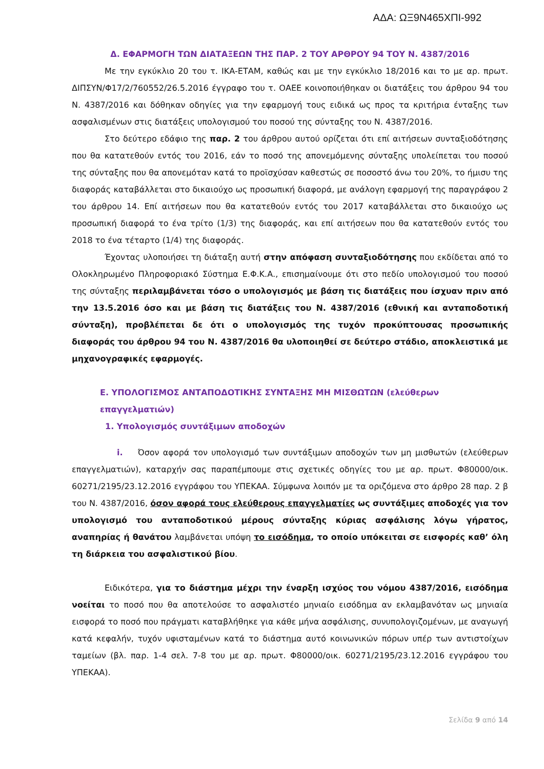ΑΔΑ: ΩΞ9Ν465ΧΠΙ-992
Δ. ΕΦΑΡΜΟΓΗ ΤΩΝ ΔΙΑΤΑΞΕΩΝ ΤΗΣ ΠΑΡ. 2 ΤΟΥ ΑΡΘΡΟΥ 94 ΤΟΥ Ν. 4387/2016
Με την εγκύκλιο 20 του τ. ΙΚΑ-ΕΤΑΜ, καθώς και με την εγκύκλιο 18/2016 και το με αρ. πρωτ. ΔΙΠΣΥΝ/Φ17/2/760552/26.5.2016 έγγραφο του τ. ΟΑΕΕ κοινοποιήθηκαν οι διατάξεις του άρθρου 94 του Ν. 4387/2016 και δόθηκαν οδηγίες για την εφαρμογή τους ειδικά ως προς τα κριτήρια ένταξης των ασφαλισμένων στις διατάξεις υπολογισμού του ποσού της σύνταξης του Ν. 4387/2016.
Στο δεύτερο εδάφιο της παρ. 2 του άρθρου αυτού ορίζεται ότι επί αιτήσεων συνταξιοδότησης που θα κατατεθούν εντός του 2016, εάν το ποσό της απονεμόμενης σύνταξης υπολείπεται του ποσού της σύνταξης που θα απονεμόταν κατά το προϊσχύσαν καθεστώς σε ποσοστό άνω του 20%, το ήμισυ της διαφοράς καταβάλλεται στο δικαιούχο ως προσωπική διαφορά, με ανάλογη εφαρμογή της παραγράφου 2 του άρθρου 14. Επί αιτήσεων που θα κατατεθούν εντός του 2017 καταβάλλεται στο δικαιούχο ως προσωπική διαφορά το ένα τρίτο (1/3) της διαφοράς, και επί αιτήσεων που θα κατατεθούν εντός του 2018 το ένα τέταρτο (1/4) της διαφοράς.
Έχοντας υλοποιήσει τη διάταξη αυτή στην απόφαση συνταξιοδότησης που εκδίδεται από το Ολοκληρωμένο Πληροφοριακό Σύστημα Ε.Φ.Κ.Α., επισημαίνουμε ότι στο πεδίο υπολογισμού του ποσού της σύνταξης περιλαμβάνεται τόσο ο υπολογισμός με βάση τις διατάξεις που ίσχυαν πριν από την 13.5.2016 όσο και με βάση τις διατάξεις του Ν. 4387/2016 (εθνική και ανταποδοτική σύνταξη), προβλέπεται δε ότι ο υπολογισμός της τυχόν προκύπτουσας προσωπικής διαφοράς του άρθρου 94 του Ν. 4387/2016 θα υλοποιηθεί σε δεύτερο στάδιο, αποκλειστικά με μηχανογραφικές εφαρμογές.
Ε. ΥΠΟΛΟΓΙΣΜΟΣ ΑΝΤΑΠΟΔΟΤΙΚΗΣ ΣΥΝΤΑΞΗΣ ΜΗ ΜΙΣΘΩΤΩΝ (ελεύθερων επαγγελματιών)
1. Υπολογισμός συντάξιμων αποδοχών
i. Όσον αφορά τον υπολογισμό των συντάξιμων αποδοχών των μη μισθωτών (ελεύθερων επαγγελματιών), καταρχήν σας παραπέμπουμε στις σχετικές οδηγίες του με αρ. πρωτ. Φ80000/οικ. 60271/2195/23.12.2016 εγγράφου του ΥΠΕΚΑΑ. Σύμφωνα λοιπόν με τα οριζόμενα στο άρθρο 28 παρ. 2 β του Ν. 4387/2016, όσον αφορά τους ελεύθερους επαγγελματίες ως συντάξιμες αποδοχές για τον υπολογισμό του ανταποδοτικού μέρους σύνταξης κύριας ασφάλισης λόγω γήρατος, αναπηρίας ή θανάτου λαμβάνεται υπόψη το εισόδημα, το οποίο υπόκειται σε εισφορές καθ’ όλη τη διάρκεια του ασφαλιστικού βίου.
Ειδικότερα, για το διάστημα μέχρι την έναρξη ισχύος του νόμου 4387/2016, εισόδημα νοείται το ποσό που θα αποτελούσε το ασφαλιστέο μηνιαίο εισόδημα αν εκλαμβανόταν ως μηνιαία εισφορά το ποσό που πράγματι καταβλήθηκε για κάθε μήνα ασφάλισης, συνυπολογιζομένων, με αναγωγή κατά κεφαλήν, τυχόν υφισταμένων κατά το διάστημα αυτό κοινωνικών πόρων υπέρ των αντιστοίχων ταμείων (βλ. παρ. 1-4 σελ. 7-8 του με αρ. πρωτ. Φ80000/οικ. 60271/2195/23.12.2016 εγγράφου του ΥΠΕΚΑΑ).
Σελίδα 9 από 14